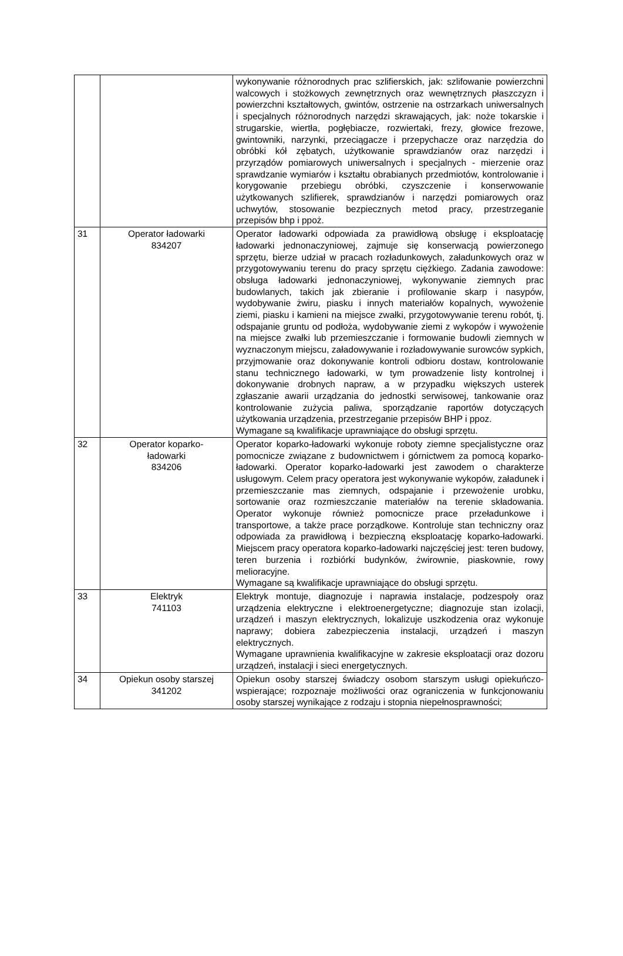| | | wykonywanie różnorodnych prac szlifierskich, jak: szlifowanie powierzchni walcowych i stożkowych zewnętrznych oraz wewnętrznych płaszczyzn i powierzchni kształtowych, gwintów, ostrzenie na ostrzarkach uniwersalnych i specjalnych różnorodnych narzędzi skrawających, jak: noże tokarskie i strugarskie, wiertła, pogłębiacze, rozwiertaki, frezy, głowice frezowe, gwintowniki, narzynki, przeciągacze i przepychacze oraz narzędzia do obróbki kół zębatych, użytkowanie sprawdzianów oraz narzędzi i przyrządów pomiarowych uniwersalnych i specjalnych - mierzenie oraz sprawdzanie wymiarów i kształtu obrabianych przedmiotów, kontrolowanie i korygowanie przebiegu obróbki, czyszczenie i konserwowanie użytkowanych szlifierek, sprawdzianów i narzędzi pomiarowych oraz uchwytów, stosowanie bezpiecznych metod pracy, przestrzeganie przepisów bhp i ppoż. |
| 31 | Operator ładowarki 834207 | Operator ładowarki odpowiada za prawidłową obsługę i eksploatację ładowarki jednonaczyniowej, zajmuje się konserwacją powierzonego sprzętu, bierze udział w pracach rozładunkowych, załadunkowych oraz w przygotowywaniu terenu do pracy sprzętu ciężkiego. Zadania zawodowe: obsługa ładowarki jednonaczyniowej, wykonywanie ziemnych prac budowlanych, takich jak zbieranie i profilowanie skarp i nasypów, wydobywanie żwiru, piasku i innych materiałów kopalnych, wywożenie ziemi, piasku i kamieni na miejsce zwałki, przygotowywanie terenu robót, tj. odspajanie gruntu od podłoża, wydobywanie ziemi z wykopów i wywożenie na miejsce zwałki lub przemieszczanie i formowanie budowli ziemnych w wyznaczonym miejscu, załadowywanie i rozładowywanie surowców sypkich, przyjmowanie oraz dokonywanie kontroli odbioru dostaw, kontrolowanie stanu technicznego ładowarki, w tym prowadzenie listy kontrolnej i dokonywanie drobnych napraw, a w przypadku większych usterek zgłaszanie awarii urządzania do jednostki serwisowej, tankowanie oraz kontrolowanie zużycia paliwa, sporządzanie raportów dotyczących użytkowania urządzenia, przestrzeganie przepisów BHP i ppoz. Wymagane są kwalifikacje uprawniające do obsługi sprzętu. |
| 32 | Operator koparko- ładowarki 834206 | Operator koparko-ładowarki wykonuje roboty ziemne specjalistyczne oraz pomocnicze związane z budownictwem i górnictwem za pomocą koparko-ładowarki. Operator koparko-ładowarki jest zawodem o charakterze usługowym. Celem pracy operatora jest wykonywanie wykopów, załadunek i przemieszczanie mas ziemnych, odspajanie i przewożenie urobku, sortowanie oraz rozmieszczanie materiałów na terenie składowania. Operator wykonuje również pomocnicze prace przeładunkowe i transportowe, a także prace porządkowe. Kontroluje stan techniczny oraz odpowiada za prawidłową i bezpieczną eksploatację koparko-ładowarki. Miejscem pracy operatora koparko-ładowarki najczęściej jest: teren budowy, teren burzenia i rozbiórki budynków, żwirownie, piaskownie, rowy melioracyjne. Wymagane są kwalifikacje uprawniające do obsługi sprzętu. |
| 33 | Elektryk 741103 | Elektryk montuje, diagnozuje i naprawia instalacje, podzespoły oraz urządzenia elektryczne i elektroenergetyczne; diagnozuje stan izolacji, urządzeń i maszyn elektrycznych, lokalizuje uszkodzenia oraz wykonuje naprawy; dobiera zabezpieczenia instalacji, urządzeń i maszyn elektrycznych. Wymagane uprawnienia kwalifikacyjne w zakresie eksploatacji oraz dozoru urządzeń, instalacji i sieci energetycznych. |
| 34 | Opiekun osoby starszej 341202 | Opiekun osoby starszej świadczy osobom starszym usługi opiekuńczo-wspierające; rozpoznaje możliwości oraz ograniczenia w funkcjonowaniu osoby starszej wynikające z rodzaju i stopnia niepełnosprawności; |